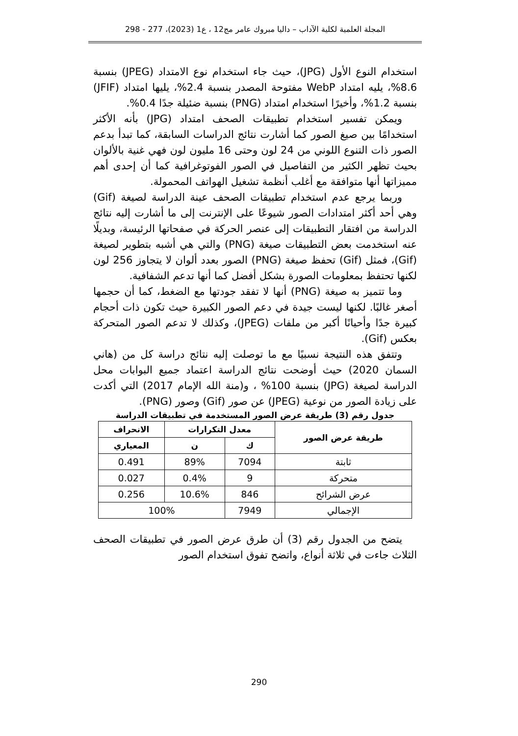المجلة العلمية لكلية الآداب – داليا مبروك عامر مج12 ، ع1 (2023)، 277 - 298
استخدام النوع الأول (JPG)، حيث جاء استخدام نوع الامتداد (JPEG) بنسبة 8.6%، يليه امتداد WebP مفتوحة المصدر بنسبة 2.4%، يليها امتداد (JFIF) بنسبة 1.2%، وأخيرًا استخدام امتداد (PNG) بنسبة ضئيلة جدًا 0.4%.
ويمكن تفسير استخدام تطبيقات الصحف امتداد (JPG) بأنه الأكثر استخدامًا بين صيغ الصور كما أشارت نتائج الدراسات السابقة، كما تبدأ بدعم الصور ذات التنوع اللوني من 24 لون وحتى 16 مليون لون فهي غنية بالألوان بحيث تظهر الكثير من التفاصيل في الصور الفوتوغرافية كما أن إحدى أهم مميزاتها أنها متوافقة مع أغلب أنظمة تشغيل الهواتف المحمولة.
وربما يرجع عدم استخدام تطبيقات الصحف عينة الدراسة لصيغة (Gif) وهي أحد أكثر امتدادات الصور شيوعًا على الإنترنت إلى ما أشارت إليه نتائج الدراسة من افتقار التطبيقات إلى عنصر الحركة في صفحاتها الرئيسة، وبديلًا عنه استخدمت بعض التطبيقات صيغة (PNG) والتي هي أشبه بتطوير لصيغة (Gif)، فمثل (Gif) تحفظ صيغة (PNG) الصور بعدد ألوان لا يتجاوز 256 لون لكنها تحتفظ بمعلومات الصورة بشكل أفضل كما أنها تدعم الشفافية.
وما تتميز به صيغة (PNG) أنها لا تفقد جودتها مع الضغط، كما أن حجمها أصغر غالبًا. لكنها ليست جيدة في دعم الصور الكبيرة حيث تكون ذات أحجام كبيرة جدًا وأحيانًا أكبر من ملفات (JPEG)، وكذلك لا تدعم الصور المتحركة بعكس (Gif).
وتتفق هذه النتيجة نسبيًا مع ما توصلت إليه نتائج دراسة كل من (هاني السمان 2020) حيث أوضحت نتائج الدراسة اعتماد جميع البوابات محل الدراسة لصيغة (JPG) بنسبة 100% ، و(منة الله الإمام 2017) التي أكدت على زيادة الصور من نوعية (JPEG) عن صور (Gif) وصور (PNG).
جدول رقم (3) طريقة عرض الصور المستخدمة في تطبيقات الدراسة
| طريقة عرض الصور | معدل التكرارات | | الانحراف |
| --- | --- | --- | --- |
| | ك | ن | المعياري |
| ثابتة | 7094 | 89% | 0.491 |
| متحركة | 9 | 0.4% | 0.027 |
| عرض الشرائح | 846 | 10.6% | 0.256 |
| الإجمالي | 7949 | 100% | |
يتضح من الجدول رقم (3) أن طرق عرض الصور في تطبيقات الصحف الثلاث جاءت في ثلاثة أنواع، واتضح تفوق استخدام الصور
290